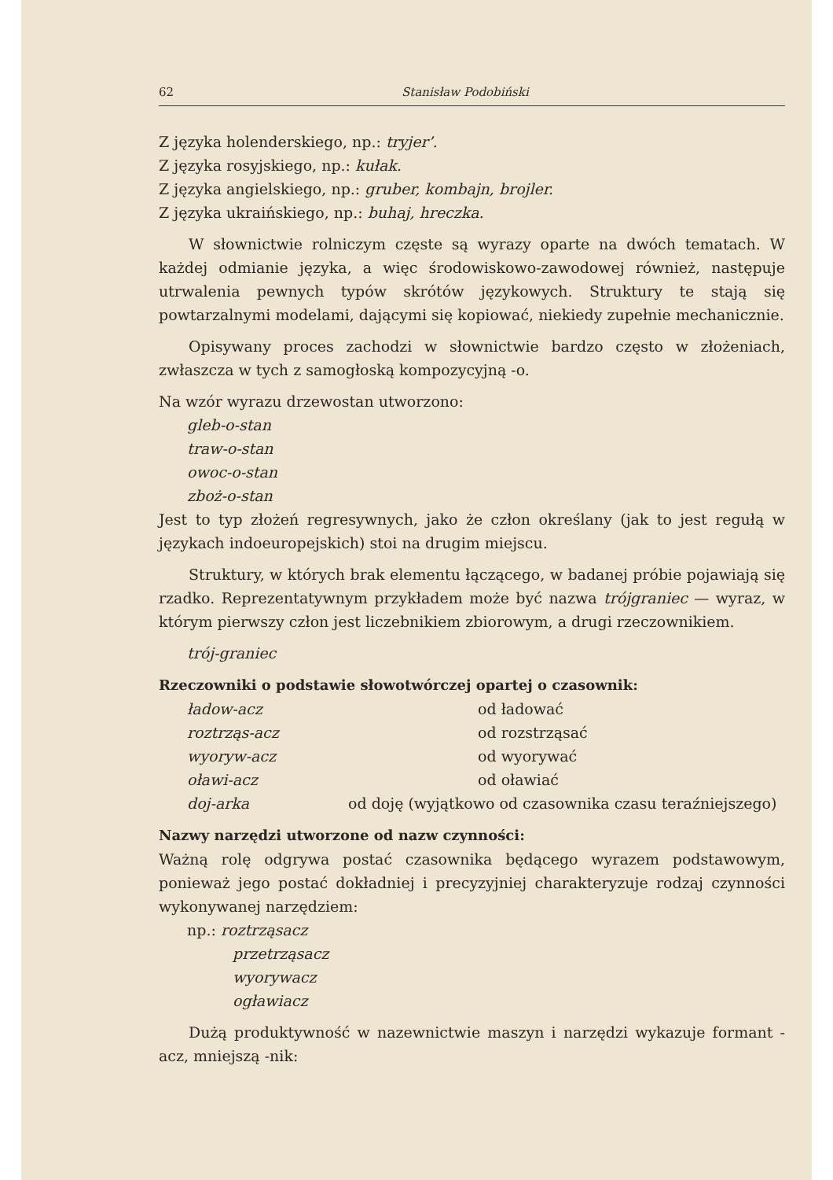62 Stanisław Podobiński
Z języka holenderskiego, np.: tryjer’.
Z języka rosyjskiego, np.: kułak.
Z języka angielskiego, np.: gruber, kombajn, brojler.
Z języka ukraińskiego, np.: buhaj, hreczka.
W słownictwie rolniczym częste są wyrazy oparte na dwóch tematach. W każdej odmianie języka, a więc środowiskowo-zawodowej również, następuje utrwalenia pewnych typów skrótów językowych. Struktury te stają się powtarzalnymi modelami, dającymi się kopiować, niekiedy zupełnie mechanicznie.
Opisywany proces zachodzi w słownictwie bardzo często w złożeniach, zwłaszcza w tych z samogłoską kompozycyjną -o.
Na wzór wyrazu drzewostan utworzono:
gleb-o-stan
traw-o-stan
owoc-o-stan
zboż-o-stan
Jest to typ złożeń regresywnych, jako że człon określany (jak to jest regułą w językach indoeuropejskich) stoi na drugim miejscu.
Struktury, w których brak elementu łączącego, w badanej próbie pojawiają się rzadko. Reprezentatywnym przykładem może być nazwa trójgraniec — wyraz, w którym pierwszy człon jest liczebnikiem zbiorowym, a drugi rzeczownikiem.
trój-graniec
Rzeczowniki o podstawie słowotwórczej opartej o czasownik:
ładow-acz od ładować
roztrząs-acz od rozstrząsać
wyoryw-acz od wyorywać
oławi-acz od oławiać
doj-arka od doję (wyjątkowo od czasownika czasu teraźniejszego)
Nazwy narzędzi utworzone od nazw czynności:
Ważną rolę odgrywa postać czasownika będącego wyrazem podstawowym, ponieważ jego postać dokładniej i precyzyjniej charakteryzuje rodzaj czynności wykonywanej narzędziem:
np.: roztrząsacz
przetrząsacz
wyorywacz
ogławiacz
Dużą produktywność w nazewnictwie maszyn i narzędzi wykazuje formant -acz, mniejszą -nik: